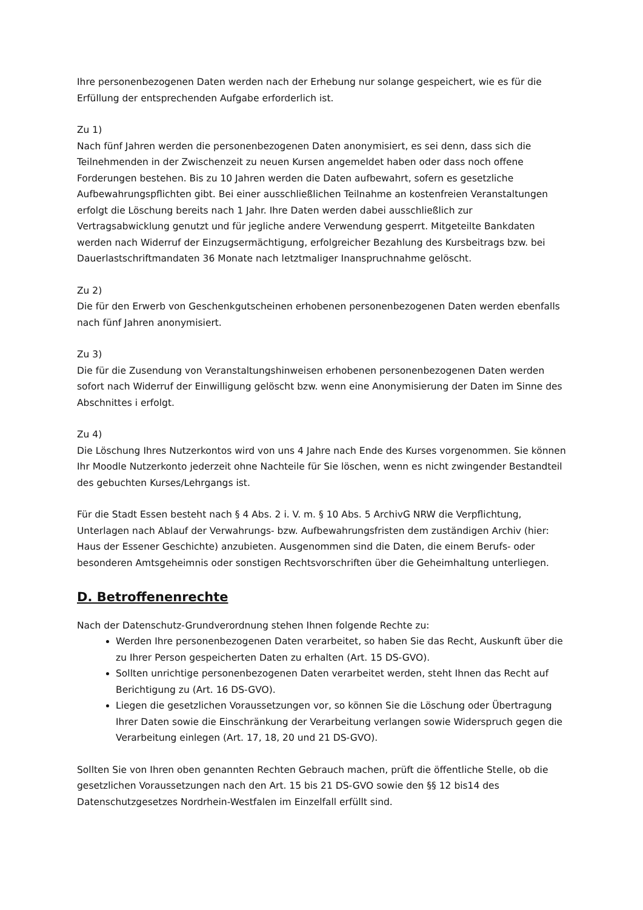Ihre personenbezogenen Daten werden nach der Erhebung nur solange gespeichert, wie es für die Erfüllung der entsprechenden Aufgabe erforderlich ist.
Zu 1)
Nach fünf Jahren werden die personenbezogenen Daten anonymisiert, es sei denn, dass sich die Teilnehmenden in der Zwischenzeit zu neuen Kursen angemeldet haben oder dass noch offene Forderungen bestehen. Bis zu 10 Jahren werden die Daten aufbewahrt, sofern es gesetzliche Aufbewahrungspflichten gibt. Bei einer ausschließlichen Teilnahme an kostenfreien Veranstaltungen erfolgt die Löschung bereits nach 1 Jahr. Ihre Daten werden dabei ausschließlich zur Vertragsabwicklung genutzt und für jegliche andere Verwendung gesperrt. Mitgeteilte Bankdaten werden nach Widerruf der Einzugsermächtigung, erfolgreicher Bezahlung des Kursbeitrags bzw. bei Dauerlastschriftmandaten 36 Monate nach letztmaliger Inanspruchnahme gelöscht.
Zu 2)
Die für den Erwerb von Geschenkgutscheinen erhobenen personenbezogenen Daten werden ebenfalls nach fünf Jahren anonymisiert.
Zu 3)
Die für die Zusendung von Veranstaltungshinweisen erhobenen personenbezogenen Daten werden sofort nach Widerruf der Einwilligung gelöscht bzw. wenn eine Anonymisierung der Daten im Sinne des Abschnittes i erfolgt.
Zu 4)
Die Löschung Ihres Nutzerkontos wird von uns 4 Jahre nach Ende des Kurses vorgenommen. Sie können Ihr Moodle Nutzerkonto jederzeit ohne Nachteile für Sie löschen, wenn es nicht zwingender Bestandteil des gebuchten Kurses/Lehrgangs ist.
Für die Stadt Essen besteht nach § 4 Abs. 2 i. V. m. § 10 Abs. 5 ArchivG NRW die Verpflichtung, Unterlagen nach Ablauf der Verwahrungs- bzw. Aufbewahrungsfristen dem zuständigen Archiv (hier: Haus der Essener Geschichte) anzubieten. Ausgenommen sind die Daten, die einem Berufs- oder besonderen Amtsgeheimnis oder sonstigen Rechtsvorschriften über die Geheimhaltung unterliegen.
D. Betroffenenrechte
Nach der Datenschutz-Grundverordnung stehen Ihnen folgende Rechte zu:
Werden Ihre personenbezogenen Daten verarbeitet, so haben Sie das Recht, Auskunft über die zu Ihrer Person gespeicherten Daten zu erhalten (Art. 15 DS-GVO).
Sollten unrichtige personenbezogenen Daten verarbeitet werden, steht Ihnen das Recht auf Berichtigung zu (Art. 16 DS-GVO).
Liegen die gesetzlichen Voraussetzungen vor, so können Sie die Löschung oder Übertragung Ihrer Daten sowie die Einschränkung der Verarbeitung verlangen sowie Widerspruch gegen die Verarbeitung einlegen (Art. 17, 18, 20 und 21 DS-GVO).
Sollten Sie von Ihren oben genannten Rechten Gebrauch machen, prüft die öffentliche Stelle, ob die gesetzlichen Voraussetzungen nach den Art. 15 bis 21 DS-GVO sowie den §§ 12 bis14 des Datenschutzgesetzes Nordrhein-Westfalen im Einzelfall erfüllt sind.